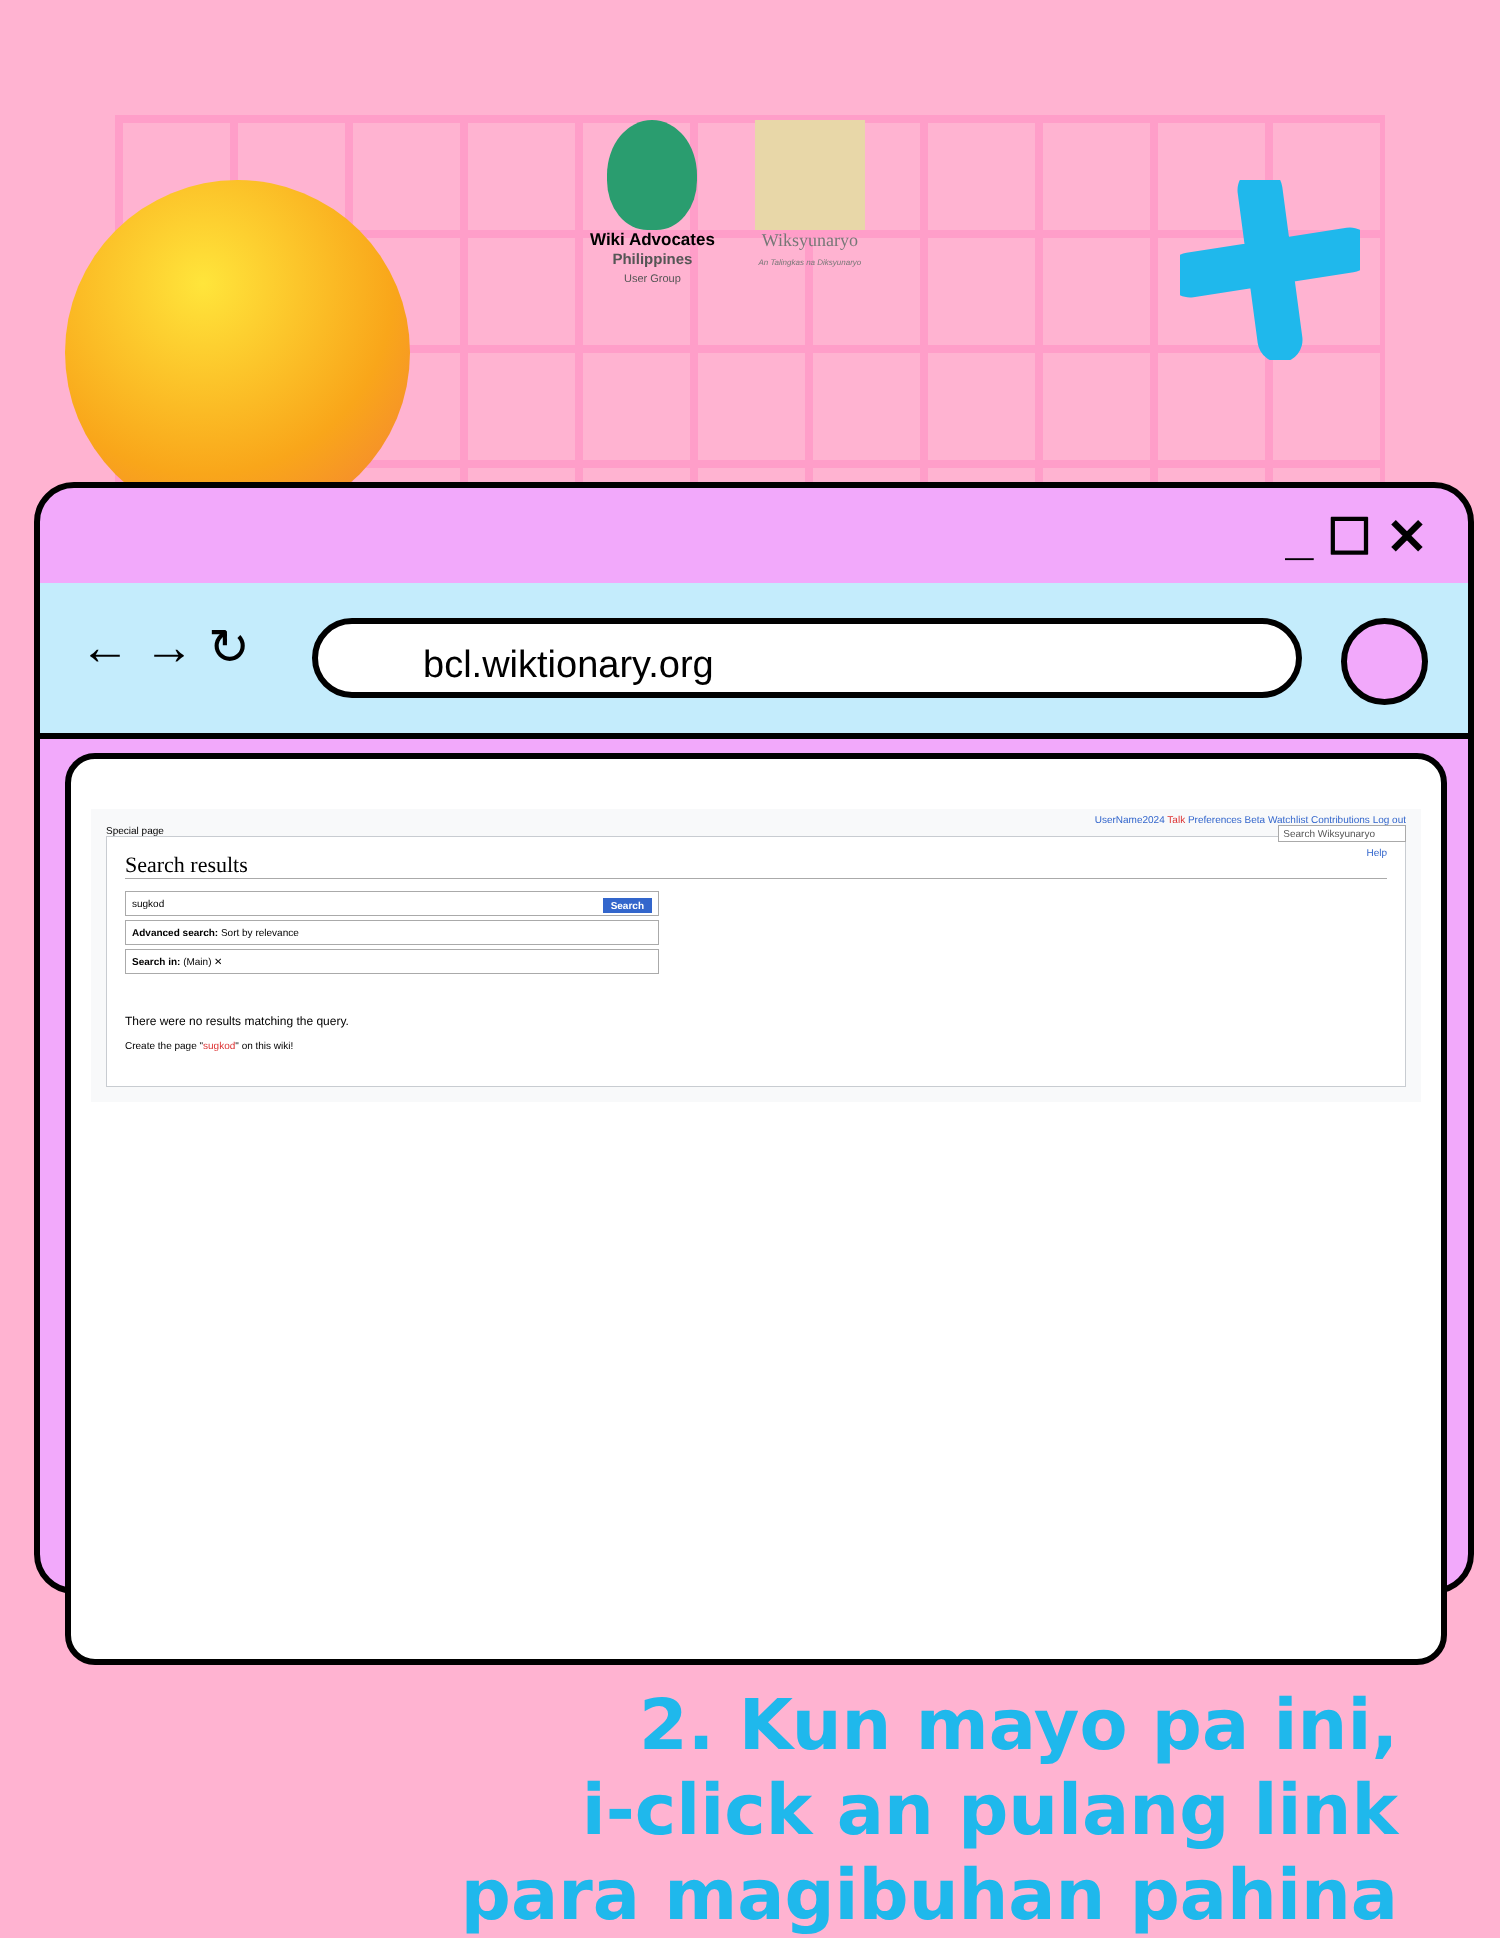Wiki Advocates
Philippines
User Group
Wiksyunaryo
An Talingkas na Diksyunaryo
_ ☐ ✕
← → ↻ bcl.wiktionary.org
UserName2024 Talk Preferences Beta Watchlist Contributions Log out
Special page Search Wiksyunaryo
Help
Search results
Search sugkod
Advanced search: Sort by relevance
Search in: (Main) ✕
There were no results matching the query.
Create the page "sugkod" on this wiki!
2. Kun mayo pa ini,
i-click an pulang link
para magibuhan pahina